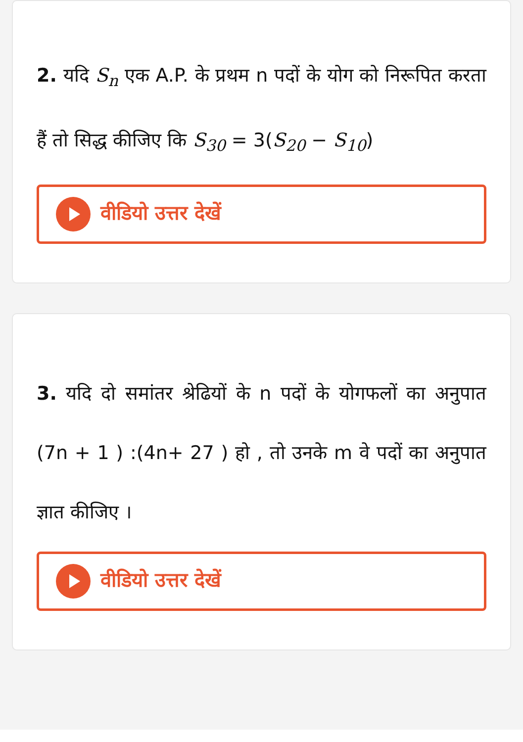2. यदि S<sub>n</sub> एक A.P. के प्रथम n पदों के योग को निरूपित करता हैं तो सिद्ध कीजिए कि S<sub>30</sub> = 3(S<sub>20</sub> − S<sub>10</sub>)
वीडियो उत्तर देखें
3. यदि दो समांतर श्रेढियों के n पदों के योगफलों का अनुपात (7n + 1 ) :(4n+ 27 ) हो , तो उनके m वे पदों का अनुपात ज्ञात कीजिए ।
वीडियो उत्तर देखें